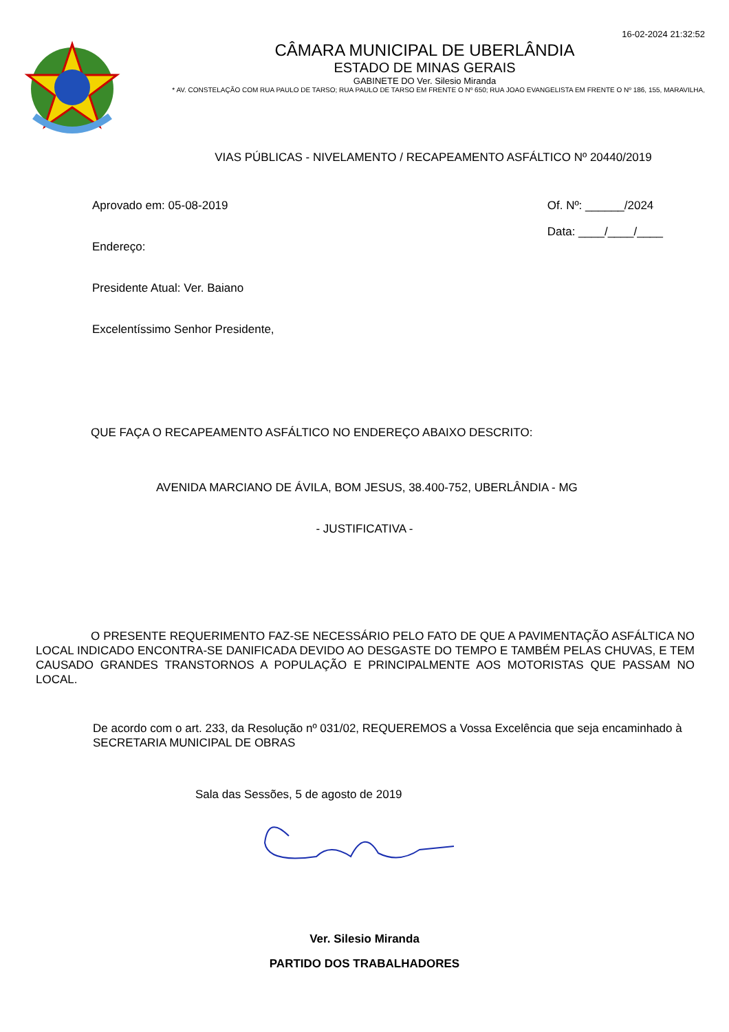16-02-2024 21:32:52
CÂMARA MUNICIPAL DE UBERLÂNDIA
ESTADO DE MINAS GERAIS
GABINETE DO Ver. Silesio Miranda
* AV. CONSTELAÇÃO COM RUA PAULO DE TARSO; RUA PAULO DE TARSO EM FRENTE O Nº 650; RUA JOAO EVANGELISTA EM FRENTE O Nº 186, 155, MARAVILHA,
VIAS PÚBLICAS - NIVELAMENTO / RECAPEAMENTO ASFÁLTICO Nº 20440/2019
Aprovado em: 05-08-2019
Endereço:
Presidente Atual: Ver. Baiano
Excelentíssimo Senhor Presidente,
Of. Nº: ______/2024
Data: ____/____/____
QUE FAÇA O RECAPEAMENTO ASFÁLTICO NO ENDEREÇO ABAIXO DESCRITO:
AVENIDA MARCIANO DE ÁVILA, BOM JESUS, 38.400-752, UBERLÂNDIA - MG
- JUSTIFICATIVA -
O PRESENTE REQUERIMENTO FAZ-SE NECESSÁRIO PELO FATO DE QUE A PAVIMENTAÇÃO ASFÁLTICA NO LOCAL INDICADO ENCONTRA-SE DANIFICADA DEVIDO AO DESGASTE DO TEMPO E TAMBÉM PELAS CHUVAS, E TEM CAUSADO GRANDES TRANSTORNOS A POPULAÇÃO E PRINCIPALMENTE AOS MOTORISTAS QUE PASSAM NO LOCAL.
De acordo com o art. 233, da Resolução nº 031/02, REQUEREMOS a Vossa Excelência que seja encaminhado à SECRETARIA MUNICIPAL DE OBRAS
Sala das Sessões, 5 de agosto de 2019
Ver. Silesio Miranda
PARTIDO DOS TRABALHADORES